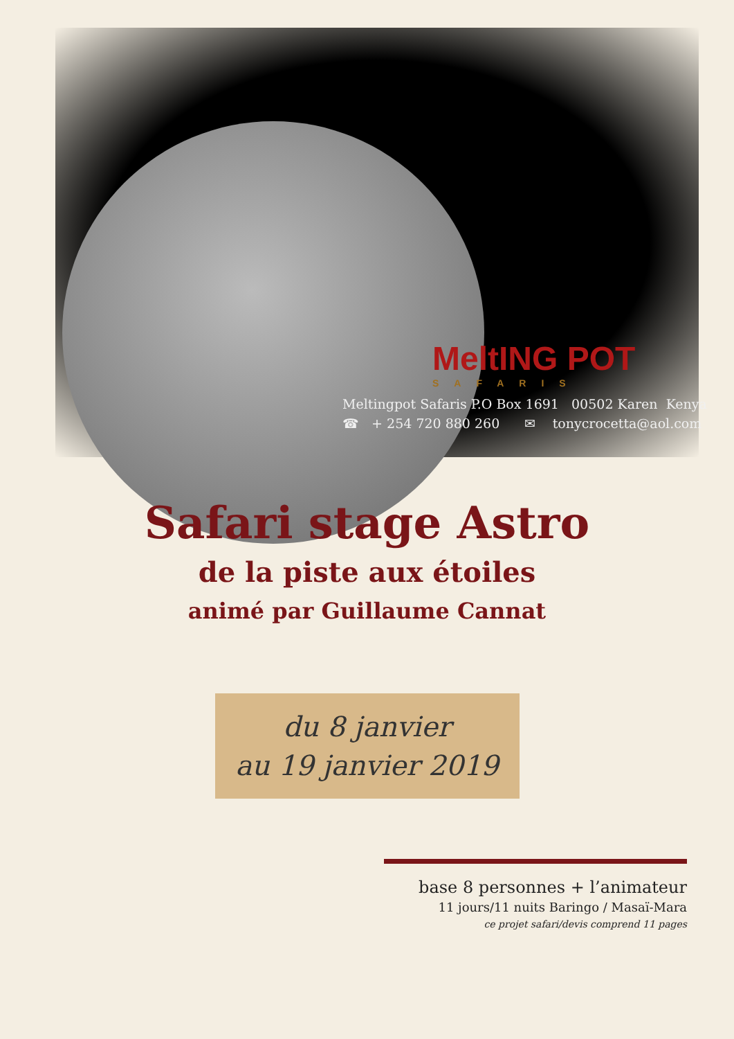MeltING POT
SAFARIS
Meltingpot Safaris P.O Box 1691 00502 Karen Kenya
☎ + 254 720 880 260 ✉ tonycrocetta@aol.com
Safari stage Astro
de la piste aux étoiles
animé par Guillaume Cannat
du 8 janvier
au 19 janvier 2019
base 8 personnes + l’animateur
11 jours/11 nuits Baringo / Masaï-Mara
ce projet safari/devis comprend 11 pages